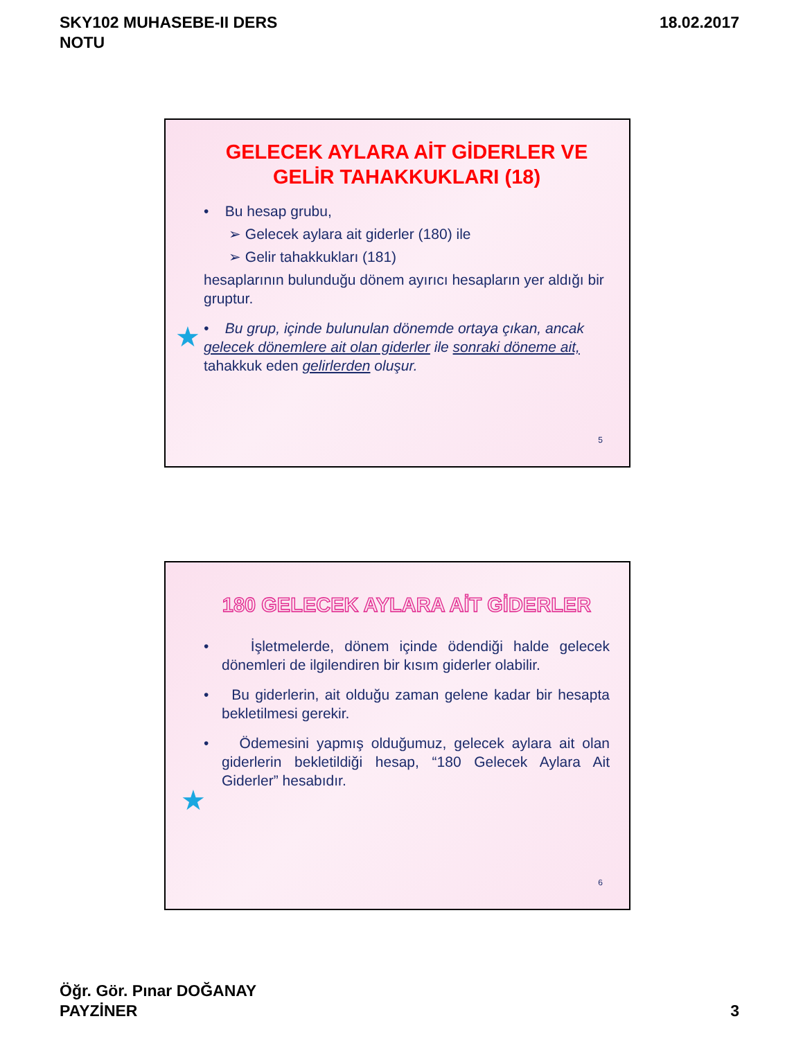SKY102 MUHASEBE-II DERS
NOTU
18.02.2017
GELECEK AYLARA AİT GİDERLER VE GELİR TAHAKKUKLARI (18)
• Bu hesap grubu,
➢ Gelecek aylara ait giderler (180) ile
➢ Gelir tahakkukları (181)
hesaplarının bulunduğu dönem ayırıcı hesapların yer aldığı bir gruptur.
• Bu grup, içinde bulunulan dönemde ortaya çıkan, ancak gelecek dönemlere ait olan giderler ile sonraki döneme ait, tahakkuk eden gelirlerden oluşur.
★
5
180 GELECEK AYLARA AİT GİDERLER
• İşletmelerde, dönem içinde ödendiği halde gelecek dönemleri de ilgilendiren bir kısım giderler olabilir.
• Bu giderlerin, ait olduğu zaman gelene kadar bir hesapta bekletilmesi gerekir.
• Ödemesini yapmış olduğumuz, gelecek aylara ait olan giderlerin bekletildiği hesap, “180 Gelecek Aylara Ait Giderler” hesabıdır.
★
6
Öğr. Gör. Pınar DOĞANAY
PAYZİNER
3